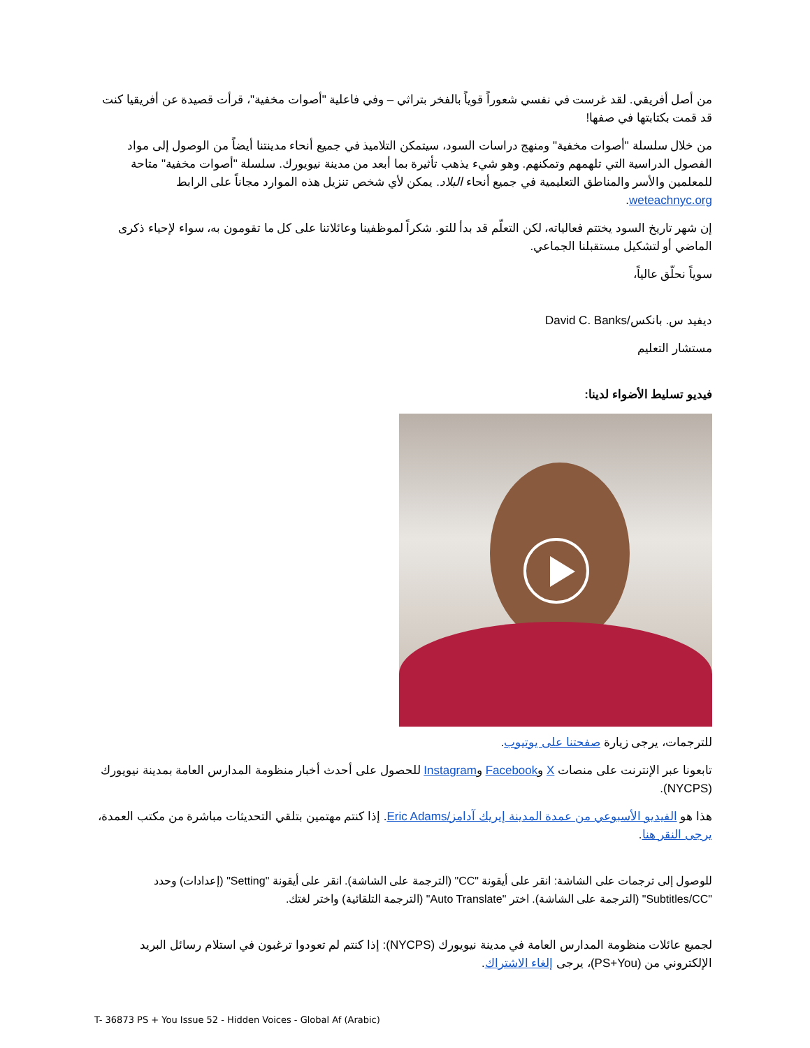من أصل أفريقي. لقد غرست في نفسي شعوراً قوياً بالفخر بتراثي – وفي فاعلية "أصوات مخفية"، قرأت قصيدة عن أفريقيا كنت قد قمت بكتابتها في صفها!
من خلال سلسلة "أصوات مخفية" ومنهج دراسات السود، سيتمكن التلاميذ في جميع أنحاء مدينتنا أيضاً من الوصول إلى مواد الفصول الدراسية التي تلهمهم وتمكنهم. وهو شيء يذهب تأثيرة بما أبعد من مدينة نيويورك. سلسلة "أصوات مخفية" متاحة للمعلمين والأسر والمناطق التعليمية في جميع أنحاء البلاد. يمكن لأي شخص تنزيل هذه الموارد مجاناً على الرابط weteachnyc.org.
إن شهر تاريخ السود يختتم فعالياته، لكن التعلّم قد بدأ للتو. شكراً لموظفينا وعائلاتنا على كل ما تقومون به، سواء لإحياء ذكرى الماضي أو لتشكيل مستقبلنا الجماعي.
سوياً نحلّق عالياً،
ديفيد س. بانكس/David C. Banks
مستشار التعليم
فيديو تسليط الأضواء لدينا:
للترجمات، يرجى زيارة صفحتنا على يوتيوب.
تابعونا عبر الإنترنت على منصات X وFacebook وInstagram للحصول على أحدث أخبار منظومة المدارس العامة بمدينة نيويورك (NYCPS).
هذا هو الفيديو الأسبوعي من عمدة المدينة إيريك آدامز/Eric Adams. إذا كنتم مهتمين بتلقي التحديثات مباشرة من مكتب العمدة، يرجى النقر هنا.
للوصول إلى ترجمات على الشاشة: انقر على أيقونة "CC" (الترجمة على الشاشة). انقر على أيقونة "Setting" (إعدادات) وحدد "Subtitles/CC" (الترجمة على الشاشة). اختر "Auto Translate" (الترجمة التلقائية) واختر لغتك.
لجميع عائلات منظومة المدارس العامة في مدينة نيويورك (NYCPS): إذا كنتم لم تعودوا ترغبون في استلام رسائل البريد الإلكتروني من (PS+You)، يرجى إلغاء الاشتراك.
T- 36873 PS + You Issue 52 - Hidden Voices - Global Af (Arabic)